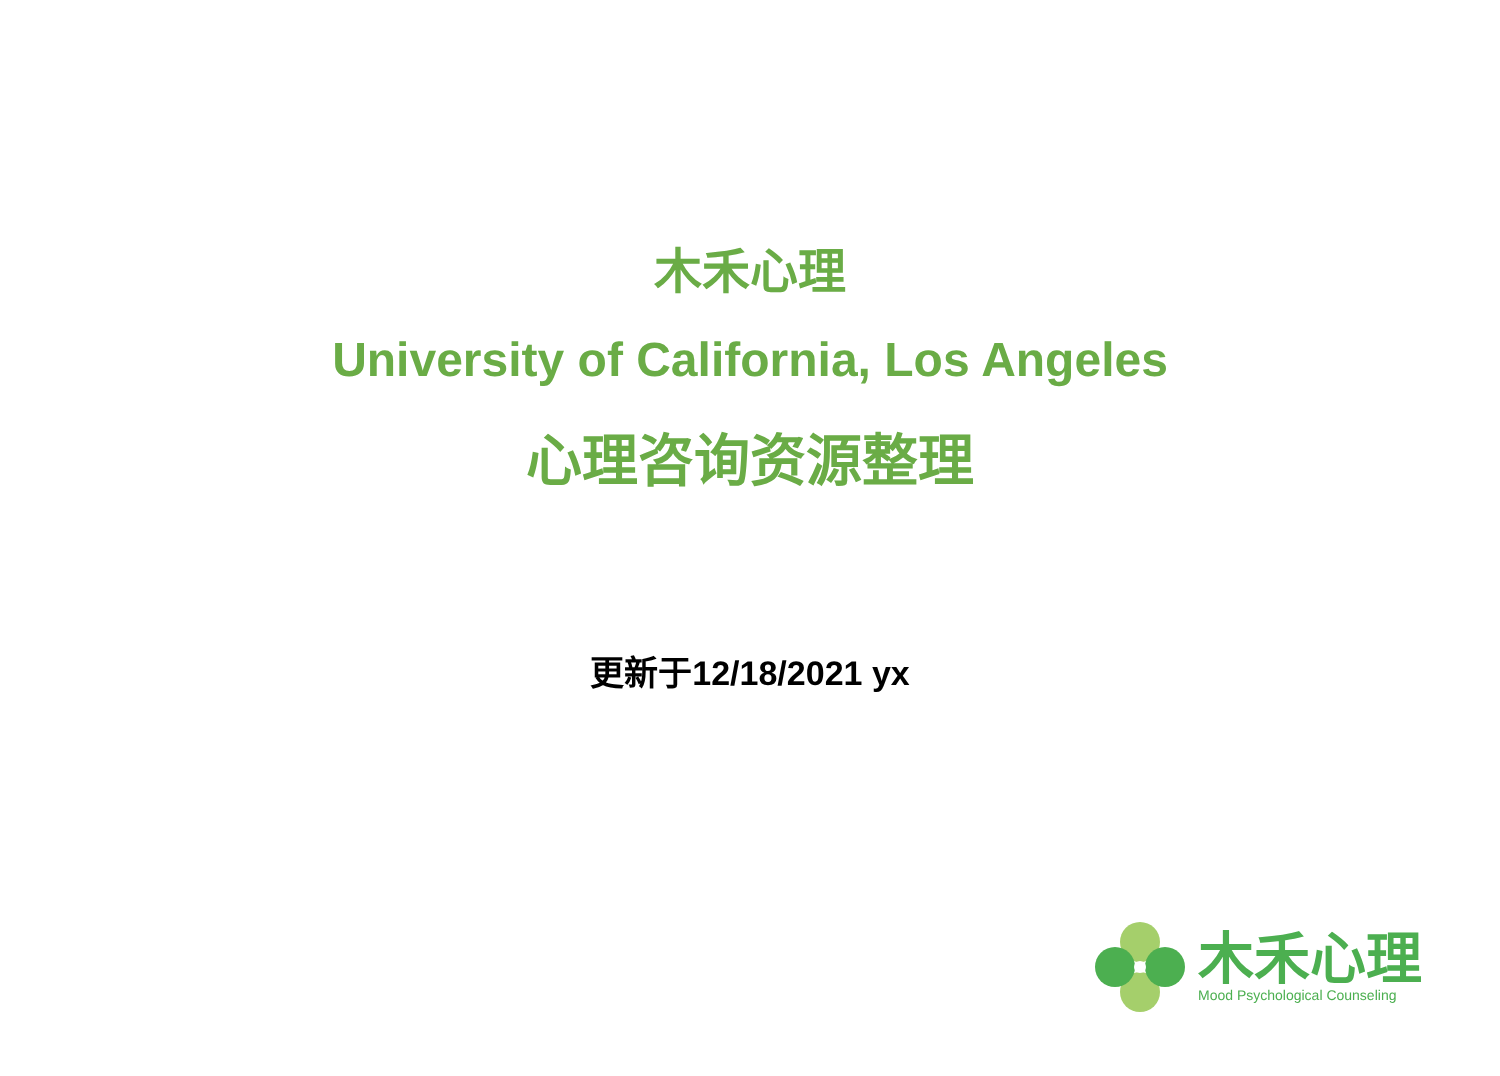木禾心理
University of California, Los Angeles
心理咨询资源整理
更新于12/18/2021 yx
木禾心理
Mood Psychological Counseling